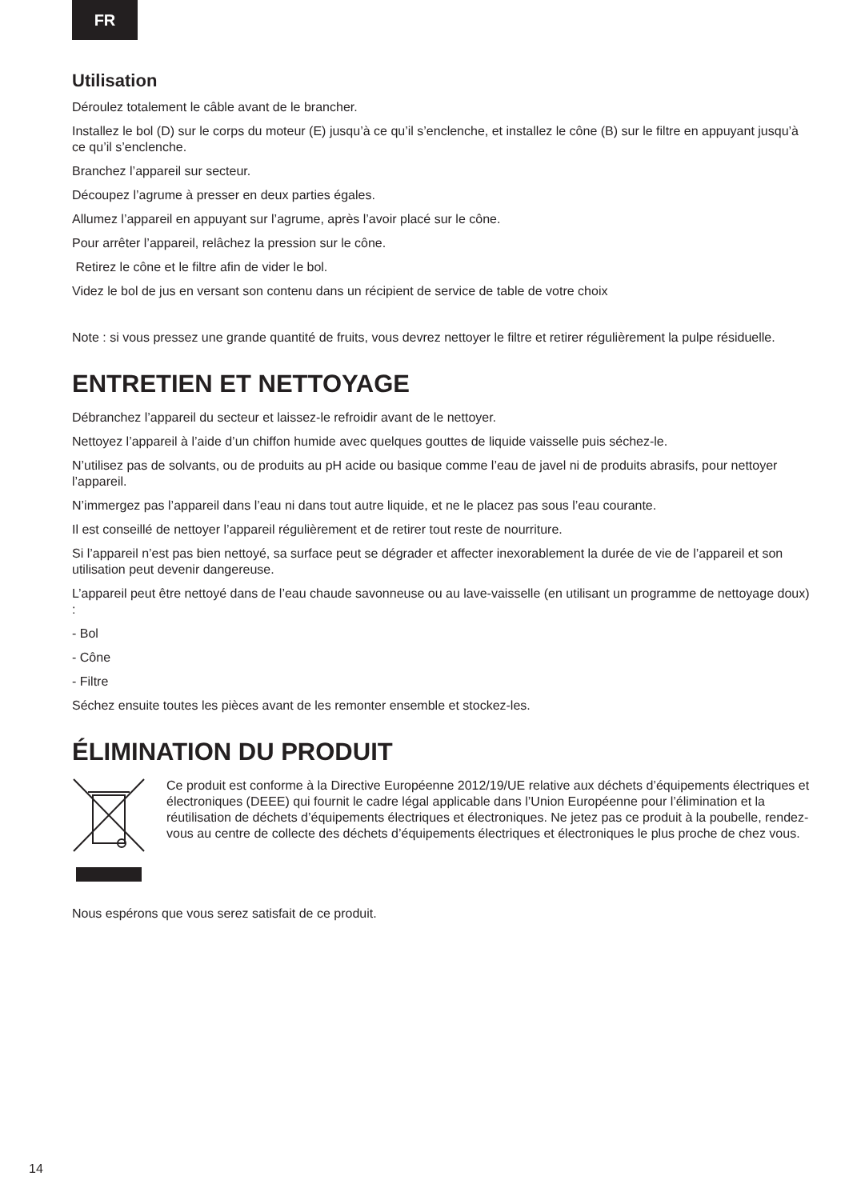FR
Utilisation
Déroulez totalement le câble avant de le brancher.
Installez le bol (D) sur le corps du moteur (E) jusqu’à ce qu’il s’enclenche, et installez le cône (B) sur le filtre en appuyant jusqu’à ce qu’il s’enclenche.
Branchez l’appareil sur secteur.
Découpez l’agrume à presser en deux parties égales.
Allumez l’appareil en appuyant sur l’agrume, après l’avoir placé sur le cône.
Pour arrêter l’appareil, relâchez la pression sur le cône.
Retirez le cône et le filtre afin de vider le bol.
Videz le bol de jus en versant son contenu dans un récipient de service de table de votre choix
Note : si vous pressez une grande quantité de fruits, vous devrez nettoyer le filtre et retirer régulièrement la pulpe résiduelle.
ENTRETIEN ET NETTOYAGE
Débranchez l’appareil du secteur et laissez-le refroidir avant de le nettoyer.
Nettoyez l’appareil à l’aide d’un chiffon humide avec quelques gouttes de liquide vaisselle puis séchez-le.
N’utilisez pas de solvants, ou de produits au pH acide ou basique comme l’eau de javel ni de produits abrasifs, pour nettoyer l’appareil.
N’immergez pas l’appareil dans l’eau ni dans tout autre liquide, et ne le placez pas sous l’eau courante.
Il est conseillé de nettoyer l’appareil régulièrement et de retirer tout reste de nourriture.
Si l’appareil n’est pas bien nettoyé, sa surface peut se dégrader et affecter inexorablement la durée de vie de l’appareil et son utilisation peut devenir dangereuse.
L’appareil peut être nettoyé dans de l’eau chaude savonneuse ou au lave-vaisselle (en utilisant un programme de nettoyage doux) :
- Bol
- Cône
- Filtre
Séchez ensuite toutes les pièces avant de les remonter ensemble et stockez-les.
ÉLIMINATION DU PRODUIT
Ce produit est conforme à la Directive Européenne 2012/19/UE relative aux déchets d’équipements électriques et électroniques (DEEE) qui fournit le cadre légal applicable dans l’Union Européenne pour l’élimination et la réutilisation de déchets d’équipements électriques et électroniques. Ne jetez pas ce produit à la poubelle, rendez-vous au centre de collecte des déchets d’équipements électriques et électroniques le plus proche de chez vous.
Nous espérons que vous serez satisfait de ce produit.
14